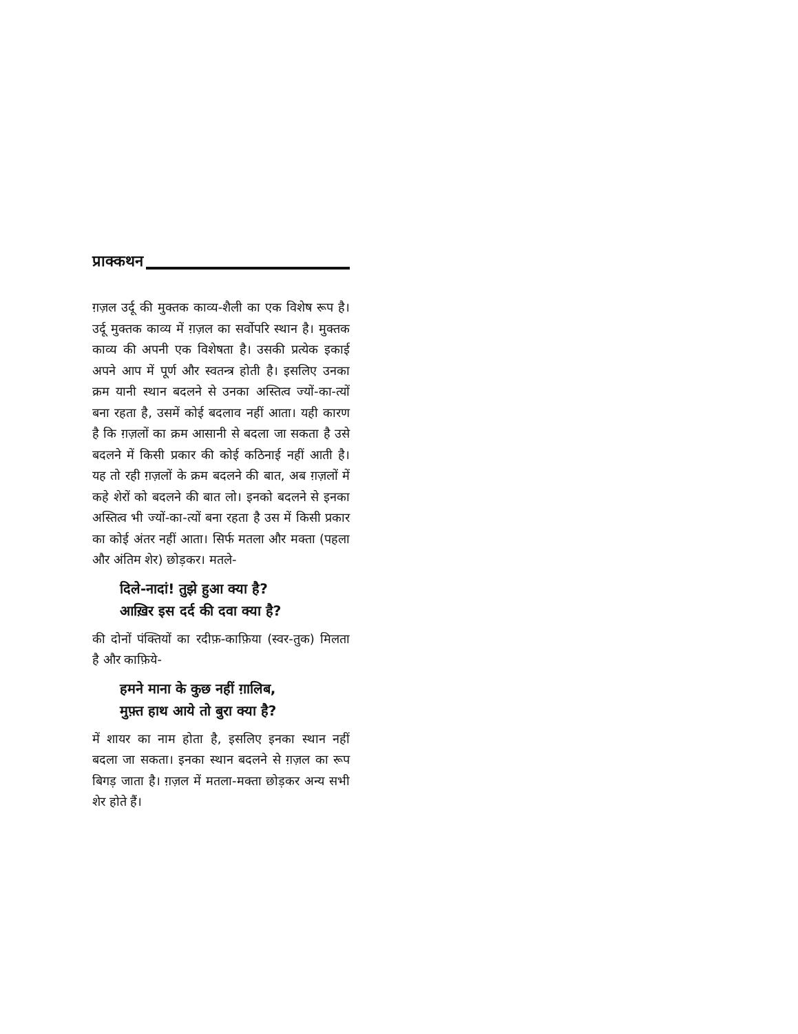प्राक्कथन
ग़ज़ल उर्दू की मुक्तक काव्य-शैली का एक विशेष रूप है। उर्दू मुक्तक काव्य में ग़ज़ल का सर्वोपरि स्थान है। मुक्तक काव्य की अपनी एक विशेषता है। उसकी प्रत्येक इकाई अपने आप में पूर्ण और स्वतन्त्र होती है। इसलिए उनका क्रम यानी स्थान बदलने से उनका अस्तित्व ज्यों-का-त्यों बना रहता है, उसमें कोई बदलाव नहीं आता। यही कारण है कि ग़ज़लों का क्रम आसानी से बदला जा सकता है उसे बदलने में किसी प्रकार की कोई कठिनाई नहीं आती है। यह तो रही ग़ज़लों के क्रम बदलने की बात, अब ग़ज़लों में कहे शेरों को बदलने की बात लो। इनको बदलने से इनका अस्तित्व भी ज्यों-का-त्यों बना रहता है उस में किसी प्रकार का कोई अंतर नहीं आता। सिर्फ मतला और मक्ता (पहला और अंतिम शेर) छोड़कर। मतले-
दिले-नादां! तुझे हुआ क्या है?
आख़िर इस दर्द की दवा क्या है?
की दोनों पंक्तियों का रदीफ़-काफ़िया (स्वर-तुक) मिलता है और काफ़िये-
हमने माना के कुछ नहीं ग़ालिब,
मुफ़्त हाथ आये तो बुरा क्या है?
में शायर का नाम होता है, इसलिए इनका स्थान नहीं बदला जा सकता। इनका स्थान बदलने से ग़ज़ल का रूप बिगड़ जाता है। ग़ज़ल में मतला-मक्ता छोड़कर अन्य सभी शेर होते हैं।